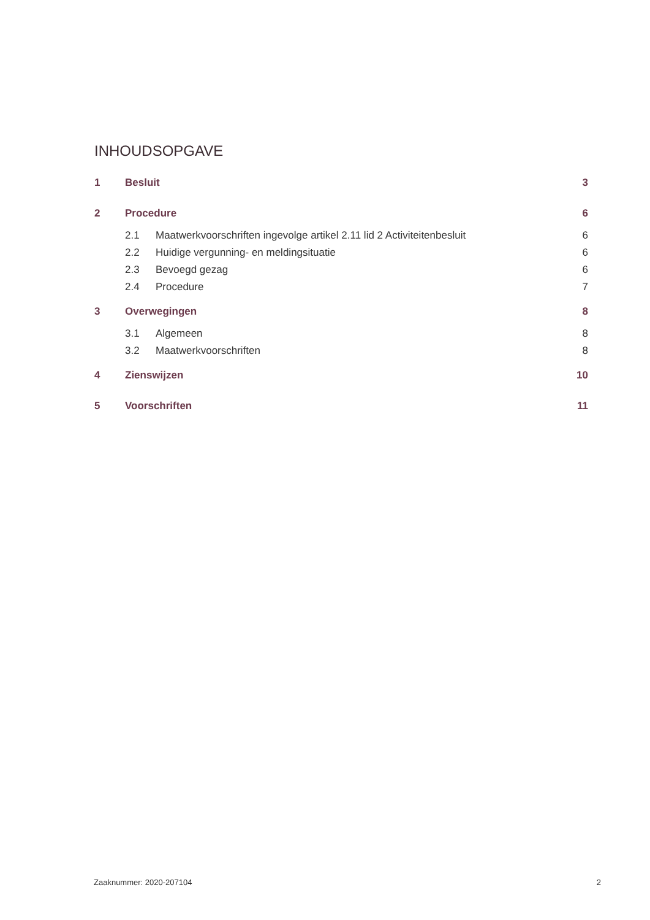INHOUDSOPGAVE
1 Besluit 3
2 Procedure 6
2.1 Maatwerkvoorschriften ingevolge artikel 2.11 lid 2 Activiteitenbesluit 6
2.2 Huidige vergunning- en meldingsituatie 6
2.3 Bevoegd gezag 6
2.4 Procedure 7
3 Overwegingen 8
3.1 Algemeen 8
3.2 Maatwerkvoorschriften 8
4 Zienswijzen 10
5 Voorschriften 11
Zaaknummer: 2020-207104 2